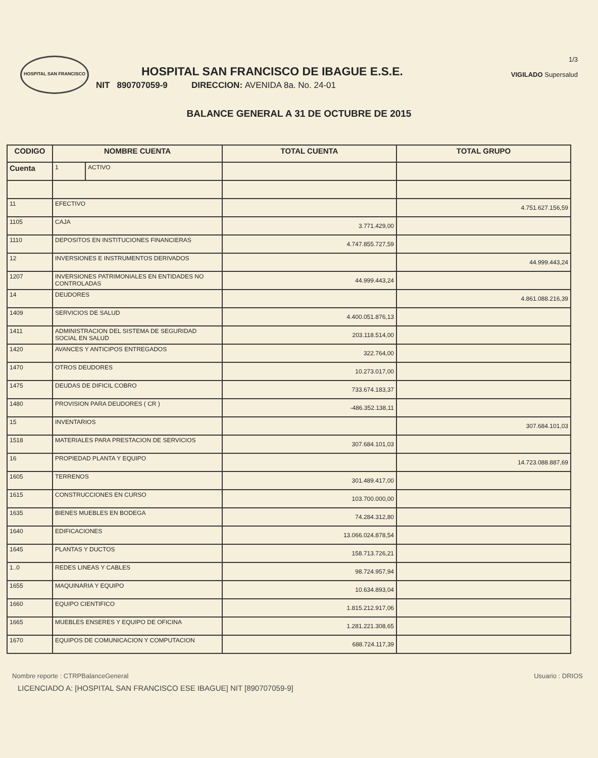HOSPITAL SAN FRANCISCO
HOSPITAL SAN FRANCISCO DE IBAGUE E.S.E.
NIT 890707059-9 DIRECCION: AVENIDA 8a. No. 24-01
1/3
VIGILADO Supersalud
BALANCE GENERAL A 31 DE OCTUBRE DE 2015
| CODIGO | NOMBRE CUENTA | | TOTAL CUENTA | TOTAL GRUPO |
| --- | --- | --- | --- | --- |
| Cuenta | 1 | ACTIVO | | |
| 11 | EFECTIVO | | | 4.751.627.156,59 |
| 1105 | CAJA | | 3.771.429,00 | |
| 1110 | DEPOSITOS EN INSTITUCIONES FINANCIERAS | | 4.747.855.727,59 | |
| 12 | INVERSIONES E INSTRUMENTOS DERIVADOS | | | 44.999.443,24 |
| 1207 | INVERSIONES PATRIMONIALES EN ENTIDADES NO CONTROLADAS | | 44.999.443,24 | |
| 14 | DEUDORES | | | 4.861.088.216,39 |
| 1409 | SERVICIOS DE SALUD | | 4.400.051.876,13 | |
| 1411 | ADMINISTRACION DEL SISTEMA DE SEGURIDAD SOCIAL EN SALUD | | 203.118.514,00 | |
| 1420 | AVANCES Y ANTICIPOS ENTREGADOS | | 322.764,00 | |
| 1470 | OTROS DEUDORES | | 10.273.017,00 | |
| 1475 | DEUDAS DE DIFICIL COBRO | | 733.674.183,37 | |
| 1480 | PROVISION PARA DEUDORES ( CR ) | | -486.352.138,11 | |
| 15 | INVENTARIOS | | | 307.684.101,03 |
| 1518 | MATERIALES PARA PRESTACION DE SERVICIOS | | 307.684.101,03 | |
| 16 | PROPIEDAD PLANTA Y EQUIPO | | | 14.723.088.887,69 |
| 1605 | TERRENOS | | 301.489.417,00 | |
| 1615 | CONSTRUCCIONES EN CURSO | | 103.700.000,00 | |
| 1635 | BIENES MUEBLES EN BODEGA | | 74.284.312,80 | |
| 1640 | EDIFICACIONES | | 13.066.024.878,54 | |
| 1645 | PLANTAS Y DUCTOS | | 158.713.726,21 | |
| 1..0 | REDES LINEAS Y CABLES | | 98.724.957,94 | |
| 1655 | MAQUINARIA Y EQUIPO | | 10.634.893,04 | |
| 1660 | EQUIPO CIENTIFICO | | 1.815.212.917,06 | |
| 1665 | MUEBLES ENSERES Y EQUIPO DE OFICINA | | 1.281.221.308,65 | |
| 1670 | EQUIPOS DE COMUNICACION Y COMPUTACION | | 688.724.117,39 | |
Nombre reporte : CTRPBalanceGeneral Usuario : DRIOS
LICENCIADO A: [HOSPITAL SAN FRANCISCO ESE IBAGUE] NIT [890707059-9]